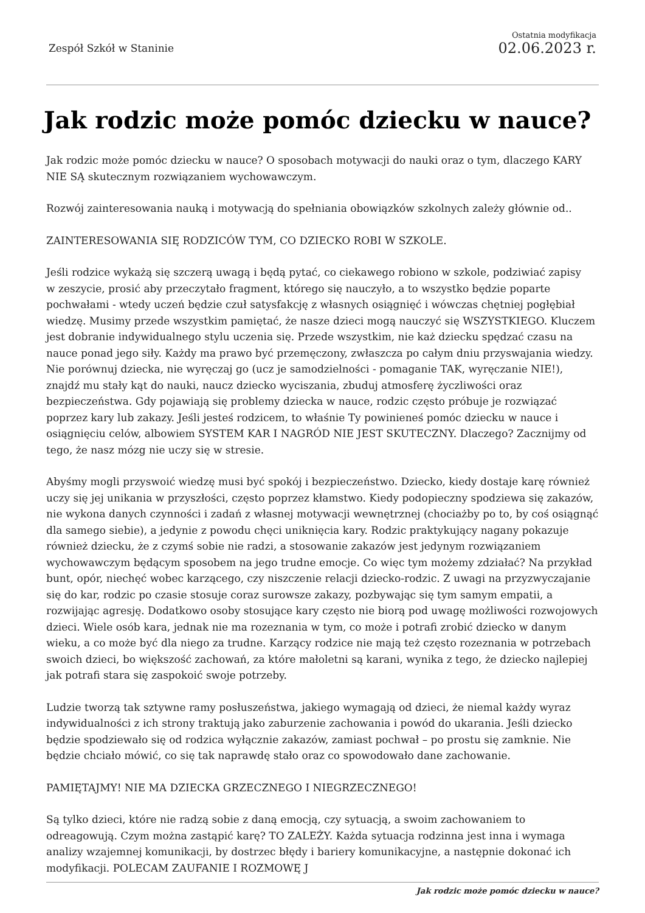Zespół Szkół w Staninie
Ostatnia modyfikacja
02.06.2023 r.
Jak rodzic może pomóc dziecku w nauce?
Jak rodzic może pomóc dziecku w nauce? O sposobach motywacji do nauki oraz o tym, dlaczego KARY NIE SĄ skutecznym rozwiązaniem wychowawczym.
Rozwój zainteresowania nauką i motywacją do spełniania obowiązków szkolnych zależy głównie od..
ZAINTERESOWANIA SIĘ RODZICÓW TYM, CO DZIECKO ROBI W SZKOLE.
Jeśli rodzice wykażą się szczerą uwagą i będą pytać, co ciekawego robiono w szkole, podziwiać zapisy
w zeszycie, prosić aby przeczytało fragment, którego się nauczyło, a to wszystko będzie poparte pochwałami - wtedy uczeń będzie czuł satysfakcję z własnych osiągnięć i wówczas chętniej pogłębiał wiedzę. Musimy przede wszystkim pamiętać, że nasze dzieci mogą nauczyć się WSZYSTKIEGO. Kluczem jest dobranie indywidualnego stylu uczenia się. Przede wszystkim, nie każ dziecku spędzać czasu na nauce ponad jego siły. Każdy ma prawo być przemęczony, zwłaszcza po całym dniu przyswajania wiedzy. Nie porównuj dziecka, nie wyręczaj go (ucz je samodzielności - pomaganie TAK, wyręczanie NIE!), znajdź mu stały kąt do nauki, naucz dziecko wyciszania, zbuduj atmosferę życzliwości oraz bezpieczeństwa. Gdy pojawiają się problemy dziecka w nauce, rodzic często próbuje je rozwiązać poprzez kary lub zakazy. Jeśli jesteś rodzicem, to właśnie Ty powinieneś pomóc dziecku w nauce i osiągnięciu celów, albowiem SYSTEM KAR I NAGRÓD NIE JEST SKUTECZNY. Dlaczego? Zacznijmy od tego, że nasz mózg nie uczy się w stresie.
Abyśmy mogli przyswoić wiedzę musi być spokój i bezpieczeństwo. Dziecko, kiedy dostaje karę również uczy się jej unikania w przyszłości, często poprzez kłamstwo. Kiedy podopieczny spodziewa się zakazów, nie wykona danych czynności i zadań z własnej motywacji wewnętrznej (chociażby po to, by coś osiągnąć dla samego siebie), a jedynie z powodu chęci uniknięcia kary. Rodzic praktykujący nagany pokazuje również dziecku, że z czymś sobie nie radzi, a stosowanie zakazów jest jedynym rozwiązaniem wychowawczym będącym sposobem na jego trudne emocje. Co więc tym możemy zdziałać? Na przykład bunt, opór, niechęć wobec karzącego, czy niszczenie relacji dziecko-rodzic. Z uwagi na przyzwyczajanie się do kar, rodzic po czasie stosuje coraz surowsze zakazy, pozbywając się tym samym empatii, a rozwijając agresję. Dodatkowo osoby stosujące kary często nie biorą pod uwagę możliwości rozwojowych dzieci. Wiele osób kara, jednak nie ma rozeznania w tym, co może i potrafi zrobić dziecko w danym wieku, a co może być dla niego za trudne. Karzący rodzice nie mają też często rozeznania w potrzebach swoich dzieci, bo większość zachowań, za które małoletni są karani, wynika z tego, że dziecko najlepiej jak potrafi stara się zaspokoić swoje potrzeby.
Ludzie tworzą tak sztywne ramy posłuszeństwa, jakiego wymagają od dzieci, że niemal każdy wyraz indywidualności z ich strony traktują jako zaburzenie zachowania i powód do ukarania. Jeśli dziecko będzie spodziewało się od rodzica wyłącznie zakazów, zamiast pochwał – po prostu się zamknie. Nie będzie chciało mówić, co się tak naprawdę stało oraz co spowodowało dane zachowanie.
PAMIĘTAJMY! NIE MA DZIECKA GRZECZNEGO I NIEGRZECZNEGO!
Są tylko dzieci, które nie radzą sobie z daną emocją, czy sytuacją, a swoim zachowaniem to odreagowują. Czym można zastąpić karę? TO ZALEŻY. Każda sytuacja rodzinna jest inna i wymaga analizy wzajemnej komunikacji, by dostrzec błędy i bariery komunikacyjne, a następnie dokonać ich modyfikacji. POLECAM ZAUFANIE I ROZMOWĘ J
Jak rodzic może pomóc dziecku w nauce?